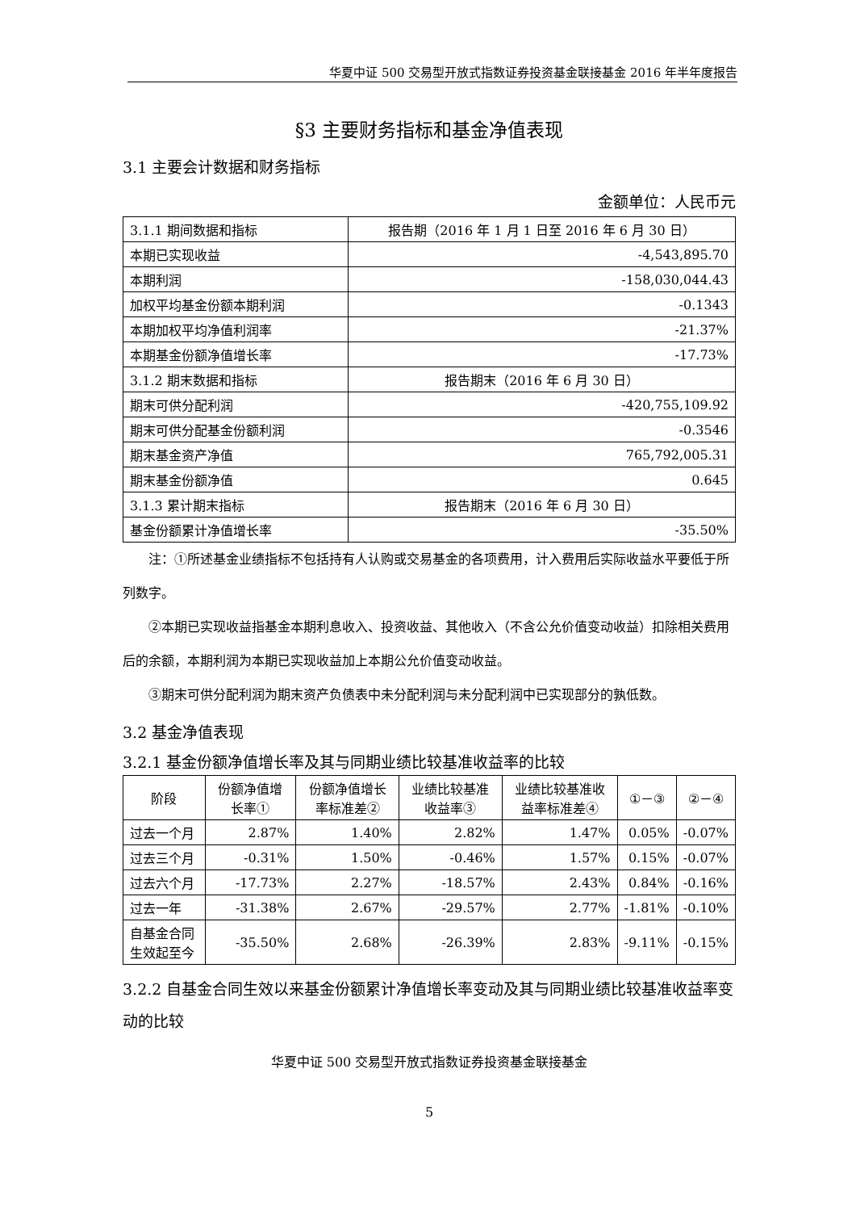华夏中证 500 交易型开放式指数证券投资基金联接基金 2016 年半年度报告
§3 主要财务指标和基金净值表现
3.1 主要会计数据和财务指标
金额单位：人民币元
| 3.1.1 期间数据和指标 | 报告期（2016 年 1 月 1 日至 2016 年 6 月 30 日） |
| 本期已实现收益 | -4,543,895.70 |
| 本期利润 | -158,030,044.43 |
| 加权平均基金份额本期利润 | -0.1343 |
| 本期加权平均净值利润率 | -21.37% |
| 本期基金份额净值增长率 | -17.73% |
| 3.1.2 期末数据和指标 | 报告期末（2016 年 6 月 30 日） |
| 期末可供分配利润 | -420,755,109.92 |
| 期末可供分配基金份额利润 | -0.3546 |
| 期末基金资产净值 | 765,792,005.31 |
| 期末基金份额净值 | 0.645 |
| 3.1.3 累计期末指标 | 报告期末（2016 年 6 月 30 日） |
| 基金份额累计净值增长率 | -35.50% |
注：①所述基金业绩指标不包括持有人认购或交易基金的各项费用，计入费用后实际收益水平要低于所列数字。
②本期已实现收益指基金本期利息收入、投资收益、其他收入（不含公允价值变动收益）扣除相关费用后的余额，本期利润为本期已实现收益加上本期公允价值变动收益。
③期末可供分配利润为期末资产负债表中未分配利润与未分配利润中已实现部分的孰低数。
3.2 基金净值表现
3.2.1 基金份额净值增长率及其与同期业绩比较基准收益率的比较
| 阶段 | 份额净值增长率① | 份额净值增长率标准差② | 业绩比较基准收益率③ | 业绩比较基准收益率标准差④ | ①－③ | ②－④ |
| --- | --- | --- | --- | --- | --- | --- |
| 过去一个月 | 2.87% | 1.40% | 2.82% | 1.47% | 0.05% | -0.07% |
| 过去三个月 | -0.31% | 1.50% | -0.46% | 1.57% | 0.15% | -0.07% |
| 过去六个月 | -17.73% | 2.27% | -18.57% | 2.43% | 0.84% | -0.16% |
| 过去一年 | -31.38% | 2.67% | -29.57% | 2.77% | -1.81% | -0.10% |
| 自基金合同生效起至今 | -35.50% | 2.68% | -26.39% | 2.83% | -9.11% | -0.15% |
3.2.2 自基金合同生效以来基金份额累计净值增长率变动及其与同期业绩比较基准收益率变动的比较
华夏中证 500 交易型开放式指数证券投资基金联接基金
5